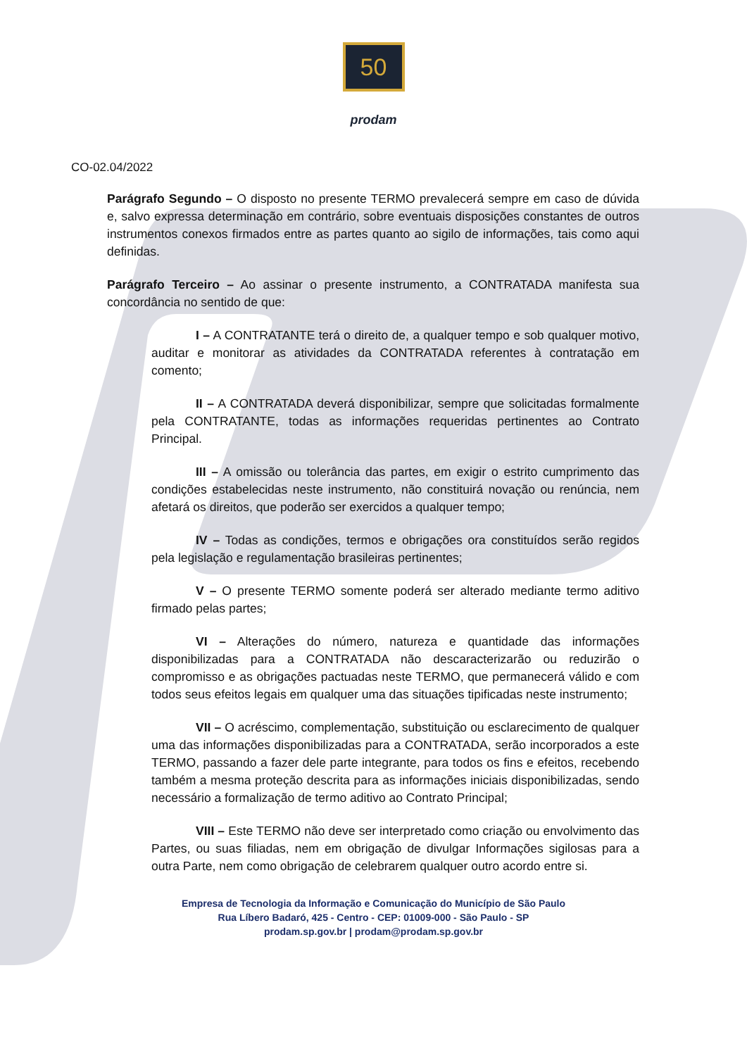50
prodam
CO-02.04/2022
Parágrafo Segundo – O disposto no presente TERMO prevalecerá sempre em caso de dúvida e, salvo expressa determinação em contrário, sobre eventuais disposições constantes de outros instrumentos conexos firmados entre as partes quanto ao sigilo de informações, tais como aqui definidas.
Parágrafo Terceiro – Ao assinar o presente instrumento, a CONTRATADA manifesta sua concordância no sentido de que:
I – A CONTRATANTE terá o direito de, a qualquer tempo e sob qualquer motivo, auditar e monitorar as atividades da CONTRATADA referentes à contratação em comento;
II – A CONTRATADA deverá disponibilizar, sempre que solicitadas formalmente pela CONTRATANTE, todas as informações requeridas pertinentes ao Contrato Principal.
III – A omissão ou tolerância das partes, em exigir o estrito cumprimento das condições estabelecidas neste instrumento, não constituirá novação ou renúncia, nem afetará os direitos, que poderão ser exercidos a qualquer tempo;
IV – Todas as condições, termos e obrigações ora constituídos serão regidos pela legislação e regulamentação brasileiras pertinentes;
V – O presente TERMO somente poderá ser alterado mediante termo aditivo firmado pelas partes;
VI – Alterações do número, natureza e quantidade das informações disponibilizadas para a CONTRATADA não descaracterizarão ou reduzirão o compromisso e as obrigações pactuadas neste TERMO, que permanecerá válido e com todos seus efeitos legais em qualquer uma das situações tipificadas neste instrumento;
VII – O acréscimo, complementação, substituição ou esclarecimento de qualquer uma das informações disponibilizadas para a CONTRATADA, serão incorporados a este TERMO, passando a fazer dele parte integrante, para todos os fins e efeitos, recebendo também a mesma proteção descrita para as informações iniciais disponibilizadas, sendo necessário a formalização de termo aditivo ao Contrato Principal;
VIII – Este TERMO não deve ser interpretado como criação ou envolvimento das Partes, ou suas filiadas, nem em obrigação de divulgar Informações sigilosas para a outra Parte, nem como obrigação de celebrarem qualquer outro acordo entre si.
Empresa de Tecnologia da Informação e Comunicação do Município de São Paulo
Rua Líbero Badaró, 425 - Centro - CEP: 01009-000 - São Paulo - SP
prodam.sp.gov.br | prodam@prodam.sp.gov.br